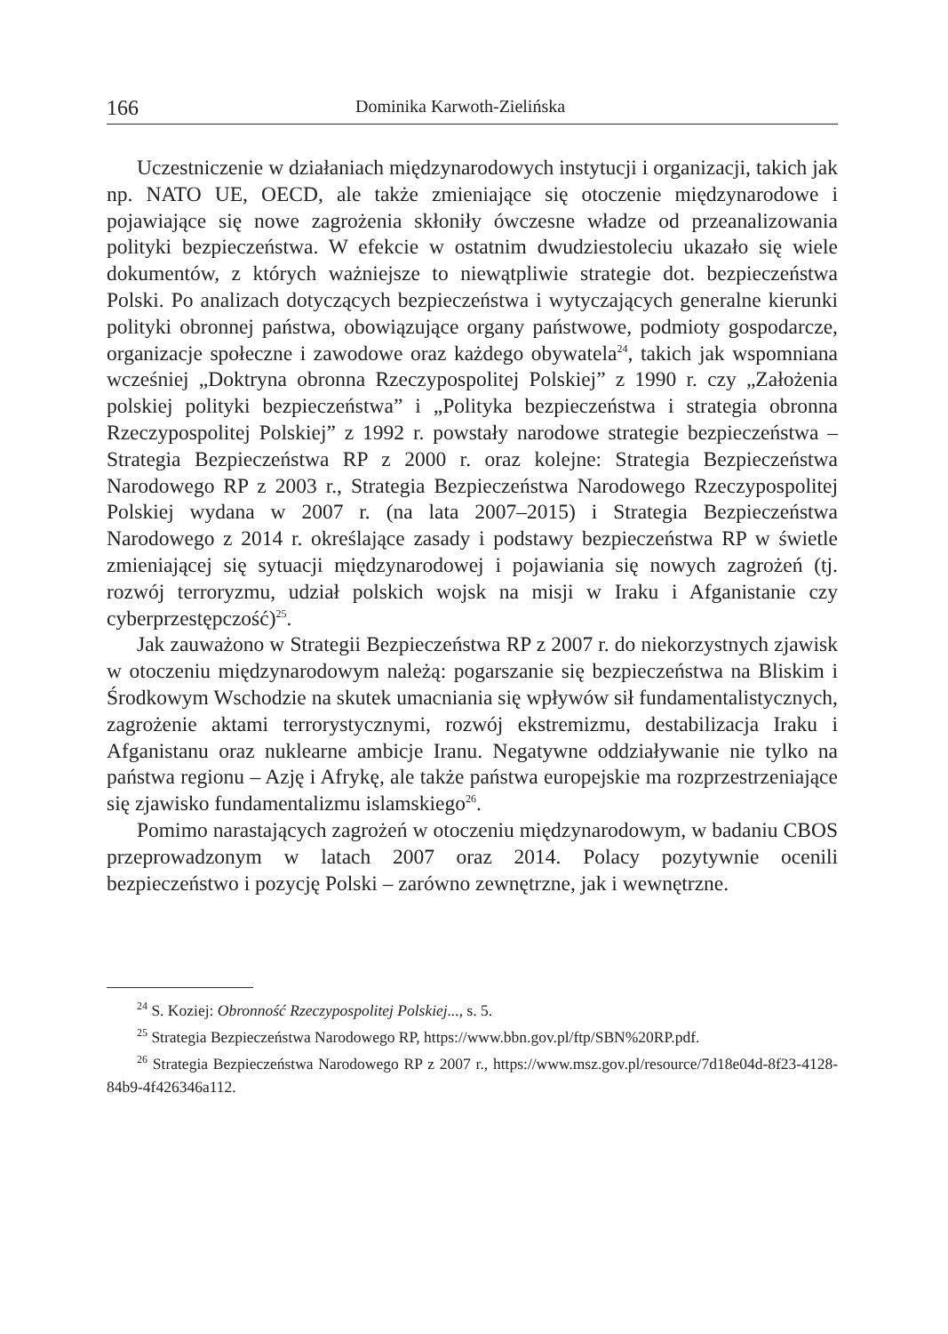166 Dominika Karwoth-Zielińska
Uczestniczenie w działaniach międzynarodowych instytucji i organizacji, takich jak np. NATO UE, OECD, ale także zmieniające się otoczenie międzynarodowe i pojawiające się nowe zagrożenia skłoniły ówczesne władze od przeanalizowania polityki bezpieczeństwa. W efekcie w ostatnim dwudziestoleciu ukazało się wiele dokumentów, z których ważniejsze to niewątpliwie strategie dot. bezpieczeństwa Polski. Po analizach dotyczących bezpieczeństwa i wytyczających generalne kierunki polityki obronnej państwa, obowiązujące organy państwowe, podmioty gospodarcze, organizacje społeczne i zawodowe oraz każdego obywatela<sup>24</sup>, takich jak wspomniana wcześniej „Doktryna obronna Rzeczypospolitej Polskiej” z 1990 r. czy „Założenia polskiej polityki bezpieczeństwa” i „Polityka bezpieczeństwa i strategia obronna Rzeczypospolitej Polskiej” z 1992 r. powstały narodowe strategie bezpieczeństwa – Strategia Bezpieczeństwa RP z 2000 r. oraz kolejne: Strategia Bezpieczeństwa Narodowego RP z 2003 r., Strategia Bezpieczeństwa Narodowego Rzeczypospolitej Polskiej wydana w 2007 r. (na lata 2007–2015) i Strategia Bezpieczeństwa Narodowego z 2014 r. określające zasady i podstawy bezpieczeństwa RP w świetle zmieniającej się sytuacji międzynarodowej i pojawiania się nowych zagrożeń (tj. rozwój terroryzmu, udział polskich wojsk na misji w Iraku i Afganistanie czy cyberprzestępczość)<sup>25</sup>.
Jak zauważono w Strategii Bezpieczeństwa RP z 2007 r. do niekorzystnych zjawisk w otoczeniu międzynarodowym należą: pogarszanie się bezpieczeństwa na Bliskim i Środkowym Wschodzie na skutek umacniania się wpływów sił fundamentalistycznych, zagrożenie aktami terrorystycznymi, rozwój ekstremizmu, destabilizacja Iraku i Afganistanu oraz nuklearne ambicje Iranu. Negatywne oddziaływanie nie tylko na państwa regionu – Azję i Afrykę, ale także państwa europejskie ma rozprzestrzeniające się zjawisko fundamentalizmu islamskiego<sup>26</sup>.
Pomimo narastających zagrożeń w otoczeniu międzynarodowym, w badaniu CBOS przeprowadzonym w latach 2007 oraz 2014. Polacy pozytywnie ocenili bezpieczeństwo i pozycję Polski – zarówno zewnętrzne, jak i wewnętrzne.
<sup>24</sup> S. Koziej: Obronność Rzeczypospolitej Polskiej..., s. 5.
<sup>25</sup> Strategia Bezpieczeństwa Narodowego RP, https://www.bbn.gov.pl/ftp/SBN%20RP.pdf.
<sup>26</sup> Strategia Bezpieczeństwa Narodowego RP z 2007 r., https://www.msz.gov.pl/resource/7d18e04d-8f23-4128-84b9-4f426346a112.